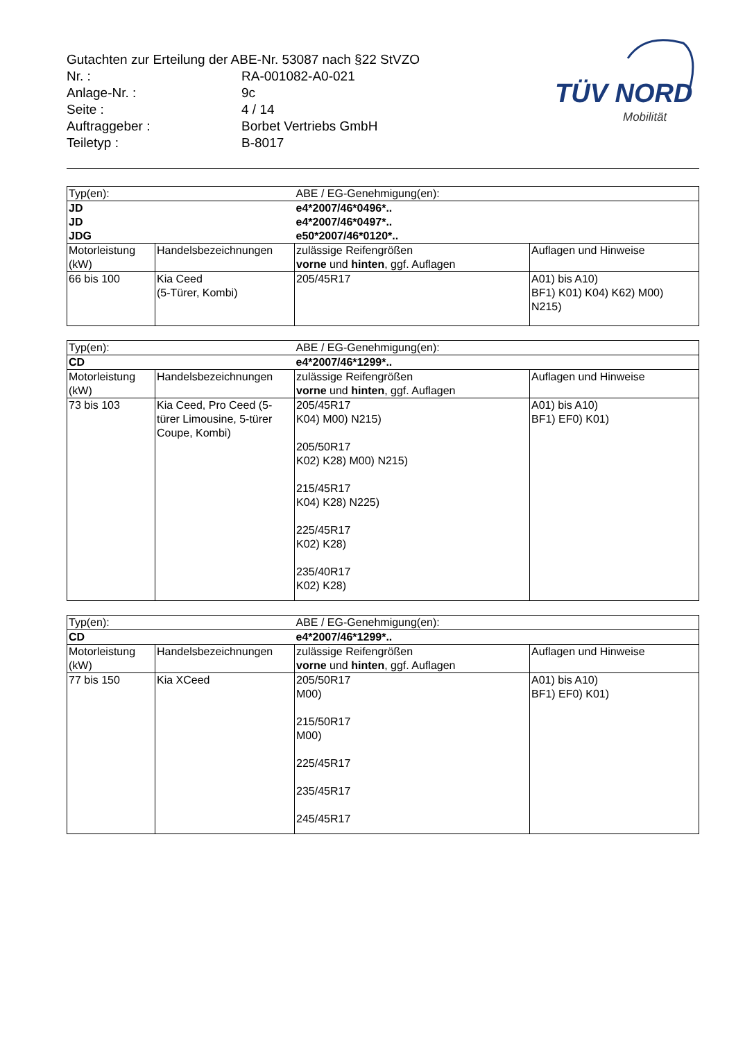| Gutachten zur Erteilung der ABE-Nr. 53087 nach §22 StVZO | |
| Nr. : | RA-001082-A0-021 |
| Anlage-Nr. : | 9c |
| Seite : | 4 / 14 |
| Auftraggeber : | Borbet Vertriebs GmbH |
| Teiletyp : | B-8017 |
TÜV NORD
Mobilität
| Typ(en): | | ABE / EG-Genehmigung(en): | |
| JD JD JDG | | e4*2007/46*0496*.. e4*2007/46*0497*.. e50*2007/46*0120*.. | |
| Motorleistung (kW) | Handelsbezeichnungen | zulässige Reifengrößen vorne und hinten , ggf. Auflagen | Auflagen und Hinweise |
| 66 bis 100 | Kia Ceed (5-Türer, Kombi) | 205/45R17 | A01) bis A10) BF1) K01) K04) K62) M00) N215) |
| Typ(en): | | ABE / EG-Genehmigung(en): | |
| CD | | e4*2007/46*1299*.. | |
| Motorleistung (kW) | Handelsbezeichnungen | zulässige Reifengrößen vorne und hinten , ggf. Auflagen | Auflagen und Hinweise |
| 73 bis 103 | Kia Ceed, Pro Ceed (5-türer Limousine, 5-türer Coupe, Kombi) | 205/45R17 K04) M00) N215) 205/50R17 K02) K28) M00) N215) 215/45R17 K04) K28) N225) 225/45R17 K02) K28) 235/40R17 K02) K28) | A01) bis A10) BF1) EF0) K01) |
| Typ(en): | | ABE / EG-Genehmigung(en): | |
| CD | | e4*2007/46*1299*.. | |
| Motorleistung (kW) | Handelsbezeichnungen | zulässige Reifengrößen vorne und hinten , ggf. Auflagen | Auflagen und Hinweise |
| 77 bis 150 | Kia XCeed | 205/50R17 M00) 215/50R17 M00) 225/45R17 235/45R17 245/45R17 | A01) bis A10) BF1) EF0) K01) |